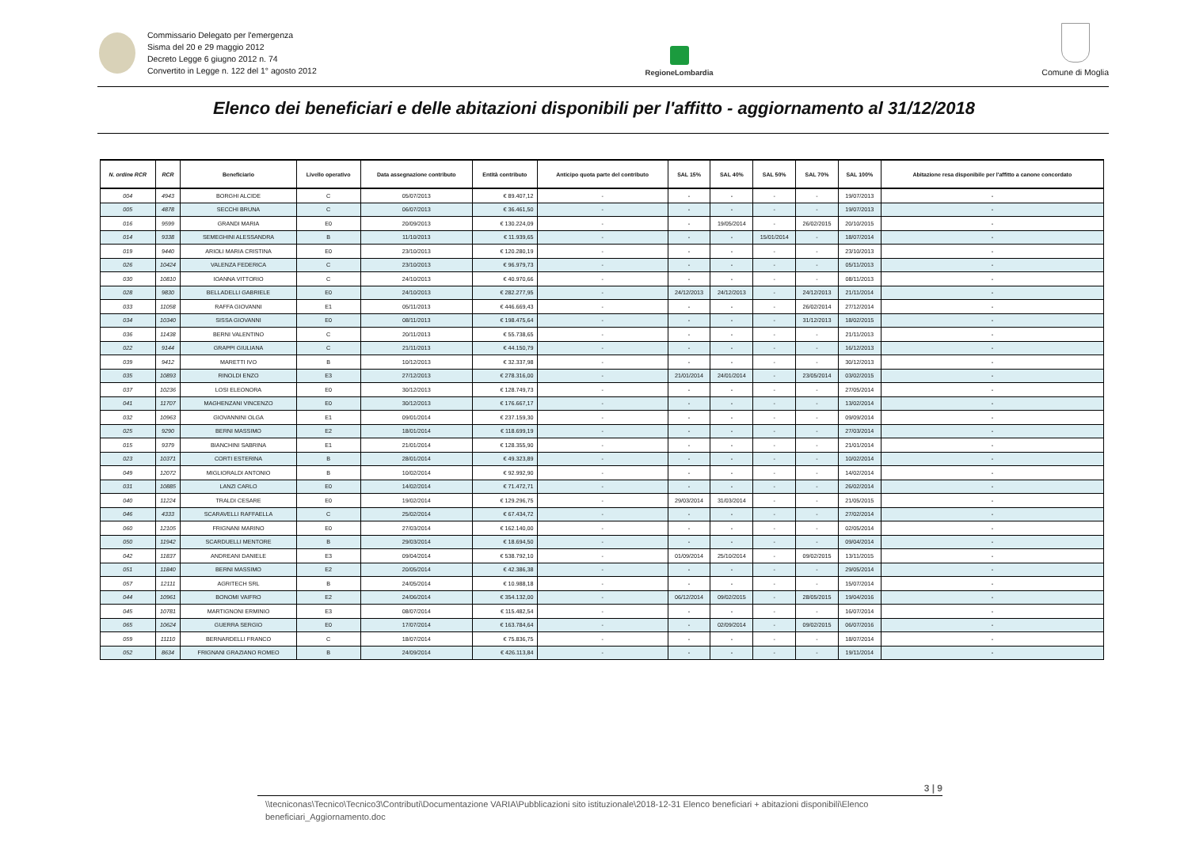Commissario Delegato per l'emergenza
Sisma del 20 e 29 maggio 2012
Decreto Legge 6 giugno 2012 n. 74
Convertito in Legge n. 122 del 1° agosto 2012
RegioneLombardia
Comune di Moglia
Elenco dei beneficiari e delle abitazioni disponibili per l'affitto - aggiornamento al 31/12/2018
| N. ordine RCR | RCR | Beneficiario | Livello operativo | Data assegnazione contributo | Entità contributo | Anticipo quota parte del contributo | SAL 15% | SAL 40% | SAL 50% | SAL 70% | SAL 100% | Abitazione resa disponibile per l'affitto a canone concordato |
| --- | --- | --- | --- | --- | --- | --- | --- | --- | --- | --- | --- | --- |
| 004 | 4943 | BORGHI ALCIDE | C | 05/07/2013 | € 89.407,12 | - | - | - | - | - | 19/07/2013 | - |
| 005 | 4878 | SECCHI BRUNA | C | 06/07/2013 | € 36.461,50 | - | - | - | - | - | 19/07/2013 | - |
| 016 | 9599 | GRANDI MARIA | E0 | 20/09/2013 | € 130.224,09 | - | - | 19/05/2014 | - | 26/02/2015 | 20/10/2015 | - |
| 014 | 9338 | SEMEGHINI ALESSANDRA | B | 11/10/2013 | € 11.939,65 | - | - | - | 15/01/2014 | - | 18/07/2014 | - |
| 019 | 9440 | ARIOLI MARIA CRISTINA | E0 | 23/10/2013 | € 120.280,19 | - | - | - | - | - | 23/10/2013 | - |
| 026 | 10424 | VALENZA FEDERICA | C | 23/10/2013 | € 96.979,73 | - | - | - | - | - | 05/11/2013 | - |
| 030 | 10810 | IOANNA VITTORIO | C | 24/10/2013 | € 40.970,66 | - | - | - | - | - | 08/11/2013 | - |
| 028 | 9830 | BELLADELLI GABRIELE | E0 | 24/10/2013 | € 282.277,95 | - | 24/12/2013 | 24/12/2013 | - | 24/12/2013 | 21/11/2014 | - |
| 033 | 11058 | RAFFA GIOVANNI | E1 | 05/11/2013 | € 446.669,43 | - | - | - | - | 26/02/2014 | 27/12/2014 | - |
| 034 | 10340 | SISSA GIOVANNI | E0 | 08/11/2013 | € 198.475,64 | - | - | - | - | 31/12/2013 | 18/02/2015 | - |
| 036 | 11438 | BERNI VALENTINO | C | 20/11/2013 | € 55.738,65 | - | - | - | - | - | 21/11/2013 | - |
| 022 | 9144 | GRAPPI GIULIANA | C | 21/11/2013 | € 44.150,79 | - | - | - | - | - | 16/12/2013 | - |
| 039 | 9412 | MARETTI IVO | B | 10/12/2013 | € 32.337,98 | - | - | - | - | - | 30/12/2013 | - |
| 035 | 10893 | RINOLDI ENZO | E3 | 27/12/2013 | € 278.316,00 | - | 21/01/2014 | 24/01/2014 | - | 23/05/2014 | 03/02/2015 | - |
| 037 | 10236 | LOSI ELEONORA | E0 | 30/12/2013 | € 128.749,73 | - | - | - | - | - | 27/05/2014 | - |
| 041 | 11707 | MAGHENZANI VINCENZO | E0 | 30/12/2013 | € 176.667,17 | - | - | - | - | - | 13/02/2014 | - |
| 032 | 10963 | GIOVANNINI OLGA | E1 | 09/01/2014 | € 237.159,30 | - | - | - | - | - | 09/09/2014 | - |
| 025 | 9290 | BERNI MASSIMO | E2 | 18/01/2014 | € 118.699,19 | - | - | - | - | - | 27/03/2014 | - |
| 015 | 9379 | BIANCHINI SABRINA | E1 | 21/01/2014 | € 128.355,90 | - | - | - | - | - | 21/01/2014 | - |
| 023 | 10371 | CORTI ESTERINA | B | 28/01/2014 | € 49.323,89 | - | - | - | - | - | 10/02/2014 | - |
| 049 | 12072 | MIGLIORALDI ANTONIO | B | 10/02/2014 | € 92.992,90 | - | - | - | - | - | 14/02/2014 | - |
| 031 | 10885 | LANZI CARLO | E0 | 14/02/2014 | € 71.472,71 | - | - | - | - | - | 26/02/2014 | - |
| 040 | 11224 | TRALDI CESARE | E0 | 19/02/2014 | € 129.296,75 | - | 29/03/2014 | 31/03/2014 | - | - | 21/05/2015 | - |
| 046 | 4333 | SCARAVELLI RAFFAELLA | C | 25/02/2014 | € 67.434,72 | - | - | - | - | - | 27/02/2014 | - |
| 060 | 12105 | FRIGNANI MARINO | E0 | 27/03/2014 | € 162.140,00 | - | - | - | - | - | 02/05/2014 | - |
| 050 | 11942 | SCARDUELLI MENTORE | B | 29/03/2014 | € 18.694,50 | - | - | - | - | - | 09/04/2014 | - |
| 042 | 11837 | ANDREANI DANIELE | E3 | 09/04/2014 | € 538.792,10 | - | 01/09/2014 | 25/10/2014 | - | 09/02/2015 | 13/11/2015 | - |
| 051 | 11840 | BERNI MASSIMO | E2 | 20/05/2014 | € 42.386,38 | - | - | - | - | - | 29/05/2014 | - |
| 057 | 12111 | AGRITECH SRL | B | 24/05/2014 | € 10.988,18 | - | - | - | - | - | 15/07/2014 | - |
| 044 | 10961 | BONOMI VAIFRO | E2 | 24/06/2014 | € 354.132,00 | - | 06/12/2014 | 09/02/2015 | - | 28/05/2015 | 19/04/2016 | - |
| 045 | 10781 | MARTIGNONI ERMINIO | E3 | 08/07/2014 | € 115.482,54 | - | - | - | - | - | 16/07/2014 | - |
| 065 | 10624 | GUERRA SERGIO | E0 | 17/07/2014 | € 163.784,64 | - | - | 02/09/2014 | - | 09/02/2015 | 06/07/2016 | - |
| 059 | 11110 | BERNARDELLI FRANCO | C | 18/07/2014 | € 75.836,75 | - | - | - | - | - | 18/07/2014 | - |
| 052 | 8634 | FRIGNANI GRAZIANO ROMEO | B | 24/09/2014 | € 426.113,84 | - | - | - | - | - | 19/11/2014 | - |
3 | 9
\\tecniconas\Tecnico\Tecnico3\Contributi\Documentazione VARIA\Pubblicazioni sito istituzionale\2018-12-31 Elenco beneficiari + abitazioni disponibili\Elenco beneficiari_Aggiornamento.doc